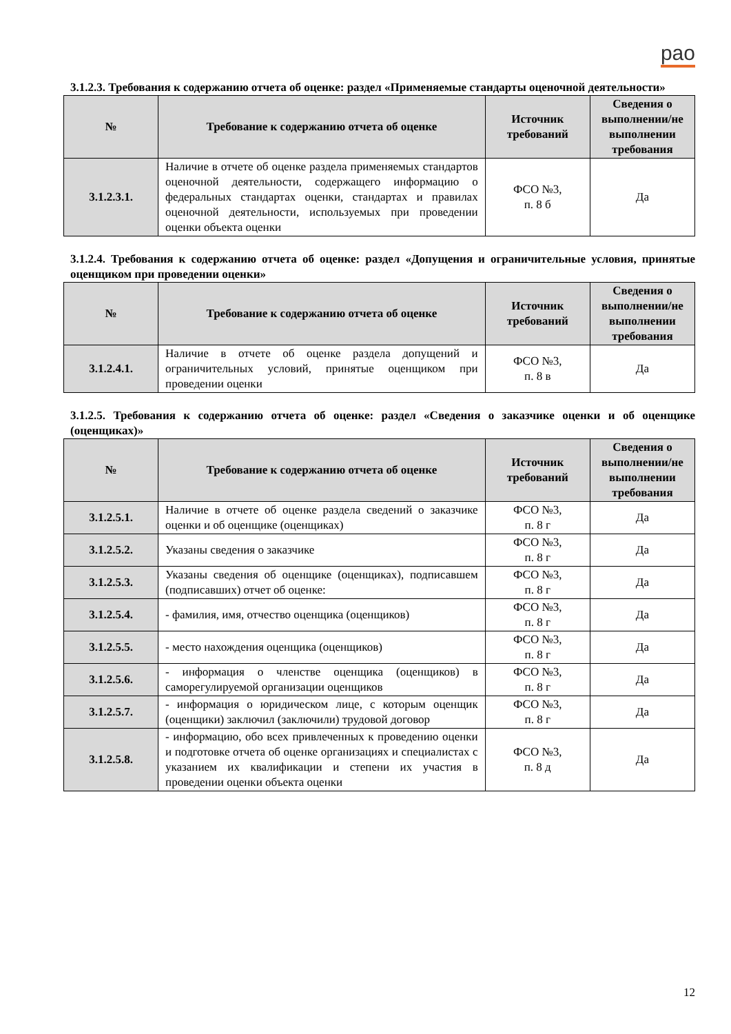рао
3.1.2.3. Требования к содержанию отчета об оценке: раздел «Применяемые стандарты оценочной деятельности»
| № | Требование к содержанию отчета об оценке | Источник требований | Сведения о выполнении/не выполнении требования |
| --- | --- | --- | --- |
| 3.1.2.3.1. | Наличие в отчете об оценке раздела применяемых стандартов оценочной деятельности, содержащего информацию о федеральных стандартах оценки, стандартах и правилах оценочной деятельности, используемых при проведении оценки объекта оценки | ФСО №3, п. 8 б | Да |
3.1.2.4. Требования к содержанию отчета об оценке: раздел «Допущения и ограничительные условия, принятые оценщиком при проведении оценки»
| № | Требование к содержанию отчета об оценке | Источник требований | Сведения о выполнении/не выполнении требования |
| --- | --- | --- | --- |
| 3.1.2.4.1. | Наличие в отчете об оценке раздела допущений и ограничительных условий, принятые оценщиком при проведении оценки | ФСО №3, п. 8 в | Да |
3.1.2.5. Требования к содержанию отчета об оценке: раздел «Сведения о заказчике оценки и об оценщике (оценщиках)»
| № | Требование к содержанию отчета об оценке | Источник требований | Сведения о выполнении/не выполнении требования |
| --- | --- | --- | --- |
| 3.1.2.5.1. | Наличие в отчете об оценке раздела сведений о заказчике оценки и об оценщике (оценщиках) | ФСО №3, п. 8 г | Да |
| 3.1.2.5.2. | Указаны сведения о заказчике | ФСО №3, п. 8 г | Да |
| 3.1.2.5.3. | Указаны сведения об оценщике (оценщиках), подписавшем (подписавших) отчет об оценке: | ФСО №3, п. 8 г | Да |
| 3.1.2.5.4. | - фамилия, имя, отчество оценщика (оценщиков) | ФСО №3, п. 8 г | Да |
| 3.1.2.5.5. | - место нахождения оценщика (оценщиков) | ФСО №3, п. 8 г | Да |
| 3.1.2.5.6. | - информация о членстве оценщика (оценщиков) в саморегулируемой организации оценщиков | ФСО №3, п. 8 г | Да |
| 3.1.2.5.7. | - информация о юридическом лице, с которым оценщик (оценщики) заключил (заключили) трудовой договор | ФСО №3, п. 8 г | Да |
| 3.1.2.5.8. | - информацию, обо всех привлеченных к проведению оценки и подготовке отчета об оценке организациях и специалистах с указанием их квалификации и степени их участия в проведении оценки объекта оценки | ФСО №3, п. 8 д | Да |
12